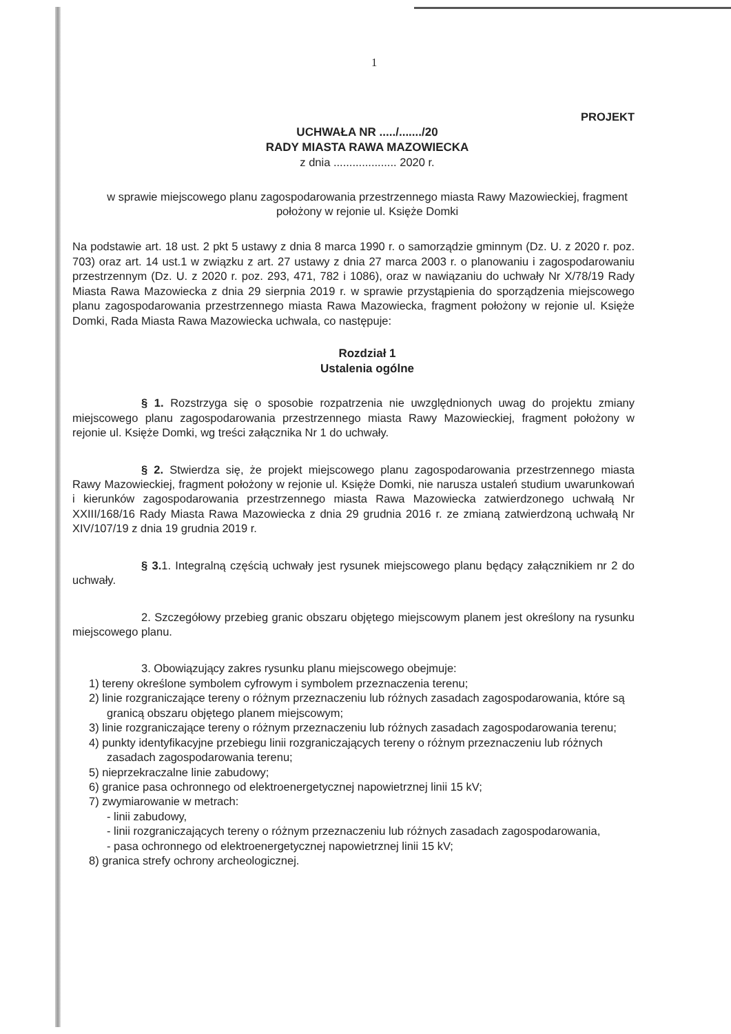1
PROJEKT
UCHWAŁA NR ...../......./20
RADY MIASTA RAWA MAZOWIECKA
z dnia .................... 2020 r.
w sprawie miejscowego planu zagospodarowania przestrzennego miasta Rawy Mazowieckiej, fragment położony w rejonie ul. Księże Domki
Na podstawie art. 18 ust. 2 pkt 5 ustawy z dnia 8 marca 1990 r. o samorządzie gminnym (Dz. U. z 2020 r. poz. 703) oraz art. 14 ust.1 w związku z art. 27 ustawy z dnia 27 marca 2003 r. o planowaniu i zagospodarowaniu przestrzennym (Dz. U. z 2020 r. poz. 293, 471, 782 i 1086), oraz w nawiązaniu do uchwały Nr X/78/19 Rady Miasta Rawa Mazowiecka z dnia 29 sierpnia 2019 r. w sprawie przystąpienia do sporządzenia miejscowego planu zagospodarowania przestrzennego miasta Rawa Mazowiecka, fragment położony w rejonie ul. Księże Domki, Rada Miasta Rawa Mazowiecka uchwala, co następuje:
Rozdział 1
Ustalenia ogólne
§ 1. Rozstrzyga się o sposobie rozpatrzenia nie uwzględnionych uwag do projektu zmiany miejscowego planu zagospodarowania przestrzennego miasta Rawy Mazowieckiej, fragment położony w rejonie ul. Księże Domki, wg treści załącznika Nr 1 do uchwały.
§ 2. Stwierdza się, że projekt miejscowego planu zagospodarowania przestrzennego miasta Rawy Mazowieckiej, fragment położony w rejonie ul. Księże Domki, nie narusza ustaleń studium uwarunkowań i kierunków zagospodarowania przestrzennego miasta Rawa Mazowiecka zatwierdzonego uchwałą Nr XXIII/168/16 Rady Miasta Rawa Mazowiecka z dnia 29 grudnia 2016 r. ze zmianą zatwierdzoną uchwałą Nr XIV/107/19 z dnia 19 grudnia 2019 r.
§ 3. 1. Integralną częścią uchwały jest rysunek miejscowego planu będący załącznikiem nr 2 do uchwały.
2. Szczegółowy przebieg granic obszaru objętego miejscowym planem jest określony na rysunku miejscowego planu.
3. Obowiązujący zakres rysunku planu miejscowego obejmuje:
1) tereny określone symbolem cyfrowym i symbolem przeznaczenia terenu;
2) linie rozgraniczające tereny o różnym przeznaczeniu lub różnych zasadach zagospodarowania, które są granicą obszaru objętego planem miejscowym;
3) linie rozgraniczające tereny o różnym przeznaczeniu lub różnych zasadach zagospodarowania terenu;
4) punkty identyfikacyjne przebiegu linii rozgraniczających tereny o różnym przeznaczeniu lub różnych zasadach zagospodarowania terenu;
5) nieprzekraczalne linie zabudowy;
6) granice pasa ochronnego od elektroenergetycznej napowietrznej linii 15 kV;
7) zwymiarowanie w metrach:
- linii zabudowy,
- linii rozgraniczających tereny o różnym przeznaczeniu lub różnych zasadach zagospodarowania,
- pasa ochronnego od elektroenergetycznej napowietrznej linii 15 kV;
8) granica strefy ochrony archeologicznej.